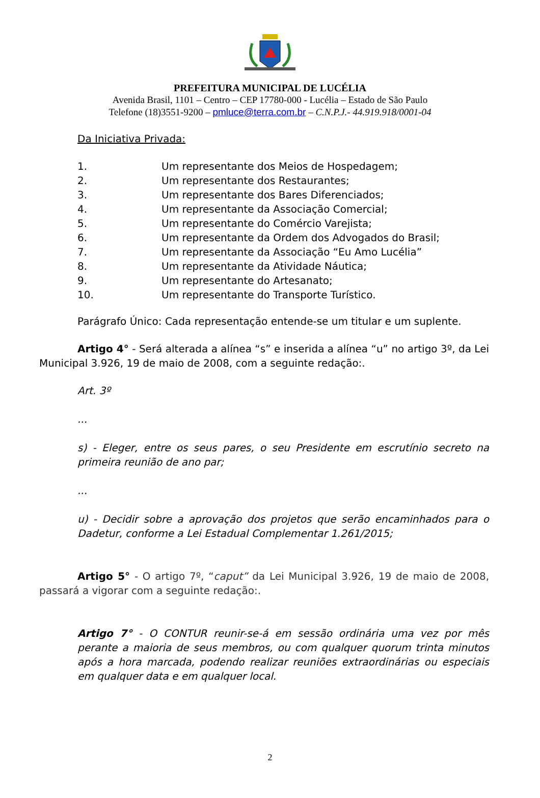PREFEITURA MUNICIPAL DE LUCÉLIA
Avenida Brasil, 1101 – Centro – CEP 17780-000 - Lucélia – Estado de São Paulo
Telefone (18)3551-9200 – pmluce@terra.com.br – C.N.P.J.- 44.919.918/0001-04
Da Iniciativa Privada:
1. Um representante dos Meios de Hospedagem;
2. Um representante dos Restaurantes;
3. Um representante dos Bares Diferenciados;
4. Um representante da Associação Comercial;
5. Um representante do Comércio Varejista;
6. Um representante da Ordem dos Advogados do Brasil;
7. Um representante da Associação “Eu Amo Lucélia”
8. Um representante da Atividade Náutica;
9. Um representante do Artesanato;
10. Um representante do Transporte Turístico.
Parágrafo Único: Cada representação entende-se um titular e um suplente.
Artigo 4° - Será alterada a alínea “s” e inserida a alínea “u” no artigo 3º, da Lei Municipal 3.926, 19 de maio de 2008, com a seguinte redação:.
Art. 3º
...
s) - Eleger, entre os seus pares, o seu Presidente em escrutínio secreto na primeira reunião de ano par;
...
u) - Decidir sobre a aprovação dos projetos que serão encaminhados para o Dadetur, conforme a Lei Estadual Complementar 1.261/2015;
Artigo 5° - O artigo 7º, “caput” da Lei Municipal 3.926, 19 de maio de 2008, passará a vigorar com a seguinte redação:.
Artigo 7° - O CONTUR reunir-se-á em sessão ordinária uma vez por mês perante a maioria de seus membros, ou com qualquer quorum trinta minutos após a hora marcada, podendo realizar reuniões extraordinárias ou especiais em qualquer data e em qualquer local.
2